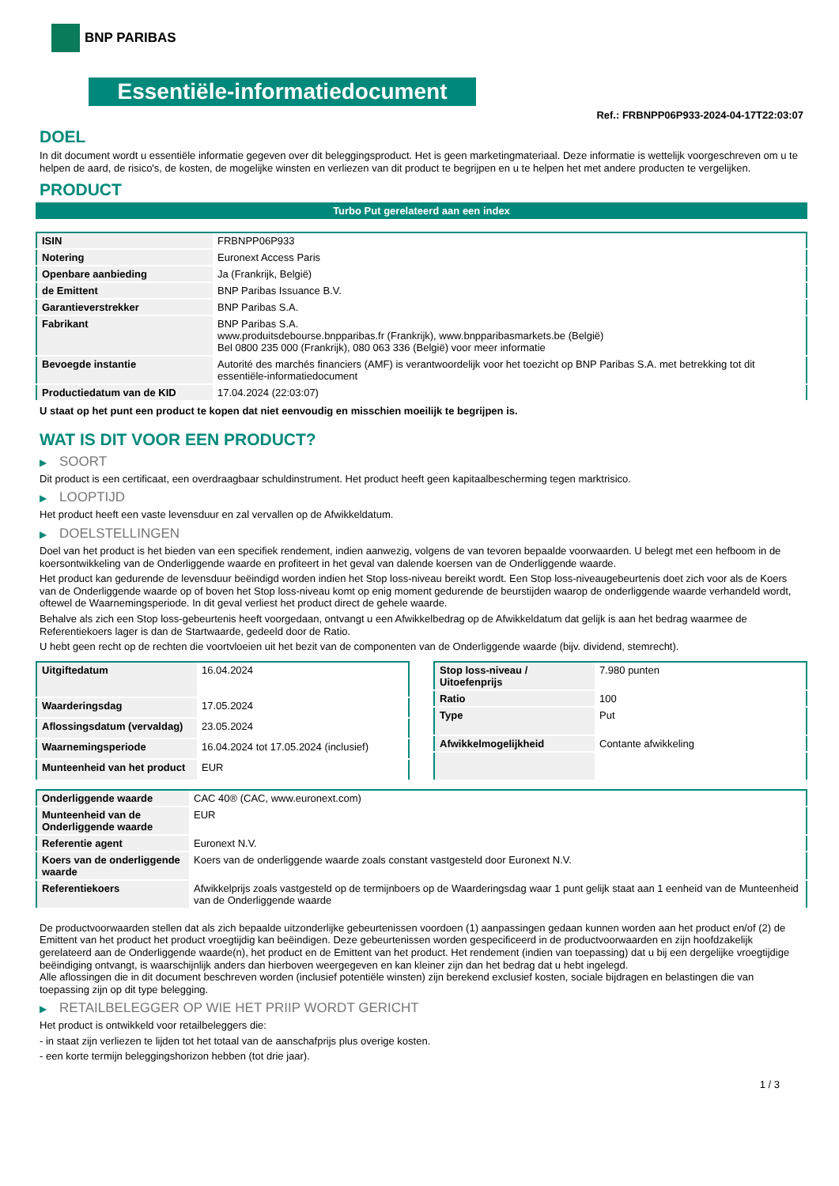BNP PARIBAS
Essentiële-informatiedocument
Ref.: FRBNPP06P933-2024-04-17T22:03:07
DOEL
In dit document wordt u essentiële informatie gegeven over dit beleggingsproduct. Het is geen marketingmateriaal. Deze informatie is wettelijk voorgeschreven om u te helpen de aard, de risico's, de kosten, de mogelijke winsten en verliezen van dit product te begrijpen en u te helpen het met andere producten te vergelijken.
PRODUCT
Turbo Put gerelateerd aan een index
| ISIN | FRBNPP06P933 |
| Notering | Euronext Access Paris |
| Openbare aanbieding | Ja (Frankrijk, België) |
| de Emittent | BNP Paribas Issuance B.V. |
| Garantieverstrekker | BNP Paribas S.A. |
| Fabrikant | BNP Paribas S.A. www.produitsdebourse.bnpparibas.fr (Frankrijk), www.bnpparibasmarkets.be (België) Bel 0800 235 000 (Frankrijk), 080 063 336 (België) voor meer informatie |
| Bevoegde instantie | Autorité des marchés financiers (AMF) is verantwoordelijk voor het toezicht op BNP Paribas S.A. met betrekking tot dit essentiële-informatiedocument |
| Productiedatum van de KID | 17.04.2024 (22:03:07) |
U staat op het punt een product te kopen dat niet eenvoudig en misschien moeilijk te begrijpen is.
WAT IS DIT VOOR EEN PRODUCT?
▶ SOORT
Dit product is een certificaat, een overdraagbaar schuldinstrument. Het product heeft geen kapitaalbescherming tegen marktrisico.
▶ LOOPTIJD
Het product heeft een vaste levensduur en zal vervallen op de Afwikkeldatum.
▶ DOELSTELLINGEN
Doel van het product is het bieden van een specifiek rendement, indien aanwezig, volgens de van tevoren bepaalde voorwaarden. U belegt met een hefboom in de koersontwikkeling van de Onderliggende waarde en profiteert in het geval van dalende koersen van de Onderliggende waarde.
Het product kan gedurende de levensduur beëindigd worden indien het Stop loss-niveau bereikt wordt. Een Stop loss-niveaugebeurtenis doet zich voor als de Koers van de Onderliggende waarde op of boven het Stop loss-niveau komt op enig moment gedurende de beurstijden waarop de onderliggende waarde verhandeld wordt, oftewel de Waarnemingsperiode. In dit geval verliest het product direct de gehele waarde.
Behalve als zich een Stop loss-gebeurtenis heeft voorgedaan, ontvangt u een Afwikkelbedrag op de Afwikkeldatum dat gelijk is aan het bedrag waarmee de Referentiekoers lager is dan de Startwaarde, gedeeld door de Ratio.
U hebt geen recht op de rechten die voortvloeien uit het bezit van de componenten van de Onderliggende waarde (bijv. dividend, stemrecht).
| Uitgiftedatum | 16.04.2024 |
| Waarderingsdag | 17.05.2024 |
| Aflossingsdatum (vervaldag) | 23.05.2024 |
| Waarnemingsperiode | 16.04.2024 tot 17.05.2024 (inclusief) |
| Munteenheid van het product | EUR |
| Stop loss-niveau / Uitoefenprijs | 7.980 punten |
| Ratio | 100 |
| Type | Put |
| Afwikkelmogelijkheid | Contante afwikkeling |
| Onderliggende waarde | CAC 40® (CAC, www.euronext.com) |
| Munteenheid van de Onderliggende waarde | EUR |
| Referentie agent | Euronext N.V. |
| Koers van de onderliggende waarde | Koers van de onderliggende waarde zoals constant vastgesteld door Euronext N.V. |
| Referentiekoers | Afwikkelprijs zoals vastgesteld op de termijnboers op de Waarderingsdag waar 1 punt gelijk staat aan 1 eenheid van de Munteenheid van de Onderliggende waarde |
De productvoorwaarden stellen dat als zich bepaalde uitzonderlijke gebeurtenissen voordoen (1) aanpassingen gedaan kunnen worden aan het product en/of (2) de Emittent van het product het product vroegtijdig kan beëindigen. Deze gebeurtenissen worden gespecificeerd in de productvoorwaarden en zijn hoofdzakelijk gerelateerd aan de Onderliggende waarde(n), het product en de Emittent van het product. Het rendement (indien van toepassing) dat u bij een dergelijke vroegtijdige beëindiging ontvangt, is waarschijnlijk anders dan hierboven weergegeven en kan kleiner zijn dan het bedrag dat u hebt ingelegd.
Alle aflossingen die in dit document beschreven worden (inclusief potentiële winsten) zijn berekend exclusief kosten, sociale bijdragen en belastingen die van toepassing zijn op dit type belegging.
▶ RETAILBELEGGER OP WIE HET PRIIP WORDT GERICHT
Het product is ontwikkeld voor retailbeleggers die:
- in staat zijn verliezen te lijden tot het totaal van de aanschafprijs plus overige kosten.
- een korte termijn beleggingshorizon hebben (tot drie jaar).
1 / 3